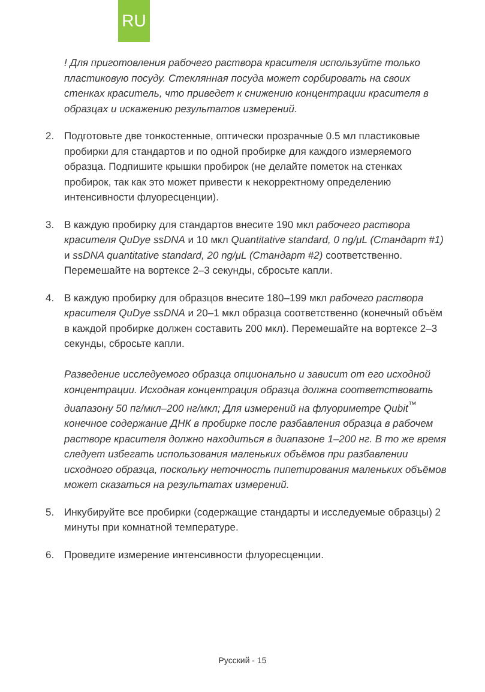RU
! Для приготовления рабочего раствора красителя используйте только пластиковую посуду. Стеклянная посуда может сорбировать на своих стенках краситель, что приведет к снижению концентрации красителя в образцах и искажению результатов измерений.
2. Подготовьте две тонкостенные, оптически прозрачные 0.5 мл пластиковые пробирки для стандартов и по одной пробирке для каждого измеряемого образца. Подпишите крышки пробирок (не делайте пометок на стенках пробирок, так как это может привести к некорректному определению интенсивности флуоресценции).
3. В каждую пробирку для стандартов внесите 190 мкл рабочего раствора красителя QuDye ssDNA и 10 мкл Quantitative standard, 0 ng/μL (Стандарт #1) и ssDNA quantitative standard, 20 ng/μL (Стандарт #2) соответственно. Перемешайте на вортексе 2–3 секунды, сбросьте капли.
4. В каждую пробирку для образцов внесите 180–199 мкл рабочего раствора красителя QuDye ssDNA и 20–1 мкл образца соответственно (конечный объём в каждой пробирке должен составить 200 мкл). Перемешайте на вортексе 2–3 секунды, сбросьте капли.
Разведение исследуемого образца опционально и зависит от его исходной концентрации. Исходная концентрация образца должна соответствовать диапазону 50 пг/мкл–200 нг/мкл; Для измерений на флуориметре Qubit<sup>™</sup> конечное содержание ДНК в пробирке после разбавления образца в рабочем растворе красителя должно находиться в диапазоне 1–200 нг. В то же время следует избегать использования маленьких объёмов при разбавлении исходного образца, поскольку неточность пипетирования маленьких объёмов может сказаться на результатах измерений.
5. Инкубируйте все пробирки (содержащие стандарты и исследуемые образцы) 2 минуты при комнатной температуре.
6. Проведите измерение интенсивности флуоресценции.
Русский - 15